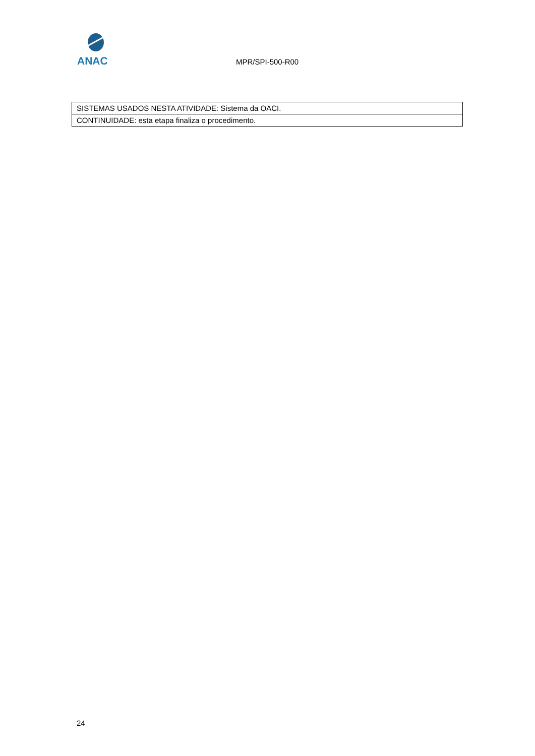ANAC
MPR/SPI-500-R00
| SISTEMAS USADOS NESTA ATIVIDADE: Sistema da OACI. |
| CONTINUIDADE: esta etapa finaliza o procedimento. |
24